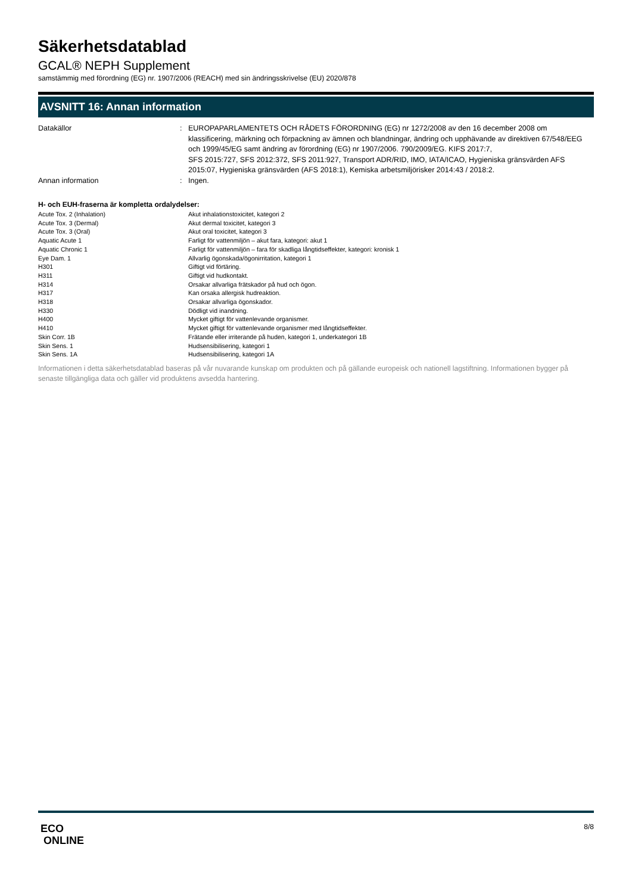Säkerhetsdatablad
GCAL® NEPH Supplement
samstämmig med förordning (EG) nr. 1907/2006 (REACH) med sin ändringsskrivelse (EU) 2020/878
AVSNITT 16: Annan information
| Datakällor | : | EUROPAPARLAMENTETS OCH RÅDETS FÖRORDNING (EG) nr 1272/2008 av den 16 december 2008 om klassificering, märkning och förpackning av ämnen och blandningar, ändring och upphävande av direktiven 67/548/EEG och 1999/45/EG samt ändring av förordning (EG) nr 1907/2006. 790/2009/EG. KIFS 2017:7, SFS 2015:727, SFS 2012:372, SFS 2011:927, Transport ADR/RID, IMO, IATA/ICAO, Hygieniska gränsvärden AFS 2015:07, Hygieniska gränsvärden (AFS 2018:1), Kemiska arbetsmiljörisker 2014:43 / 2018:2. |
| Annan information | : | Ingen. |
H- och EUH-fraserna är kompletta ordalydelser:
| Acute Tox. 2 (Inhalation) | Akut inhalationstoxicitet, kategori 2 |
| Acute Tox. 3 (Dermal) | Akut dermal toxicitet, kategori 3 |
| Acute Tox. 3 (Oral) | Akut oral toxicitet, kategori 3 |
| Aquatic Acute 1 | Farligt för vattenmiljön – akut fara, kategori: akut 1 |
| Aquatic Chronic 1 | Farligt för vattenmiljön – fara för skadliga långtidseffekter, kategori: kronisk 1 |
| Eye Dam. 1 | Allvarlig ögonskada/ögonirritation, kategori 1 |
| H301 | Giftigt vid förtäring. |
| H311 | Giftigt vid hudkontakt. |
| H314 | Orsakar allvarliga frätskador på hud och ögon. |
| H317 | Kan orsaka allergisk hudreaktion. |
| H318 | Orsakar allvarliga ögonskador. |
| H330 | Dödligt vid inandning. |
| H400 | Mycket giftigt för vattenlevande organismer. |
| H410 | Mycket giftigt för vattenlevande organismer med långtidseffekter. |
| Skin Corr. 1B | Frätande eller irriterande på huden, kategori 1, underkategori 1B |
| Skin Sens. 1 | Hudsensibilisering, kategori 1 |
| Skin Sens. 1A | Hudsensibilisering, kategori 1A |
Informationen i detta säkerhetsdatablad baseras på vår nuvarande kunskap om produkten och på gällande europeisk och nationell lagstiftning. Informationen bygger på senaste tillgängliga data och gäller vid produktens avsedda hantering.
ECO
ONLINE
8/8